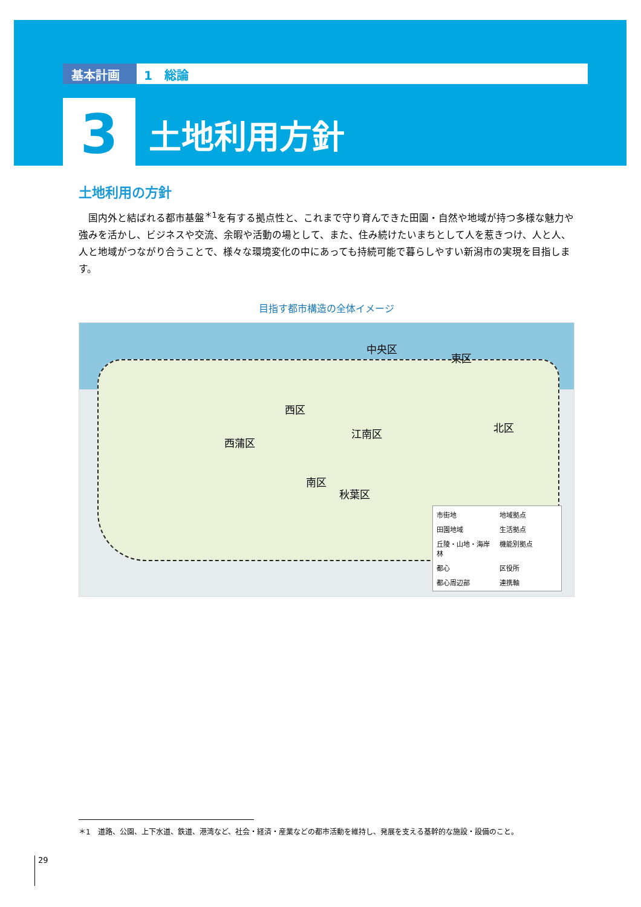基本計画 1　総論
3
土地利用方針
土地利用の方針
国内外と結ばれる都市基盤<sup>＊1</sup>を有する拠点性と、これまで守り育んできた田園・自然や地域が持つ多様な魅力や強みを活かし、ビジネスや交流、余暇や活動の場として、また、住み続けたいまちとして人を惹きつけ、人と人、人と地域がつながり合うことで、様々な環境変化の中にあっても持続可能で暮らしやすい新潟市の実現を目指します。
目指す都市構造の全体イメージ
中央区
東区
西区
西蒲区
江南区 北区
南区
秋葉区
市街地 地域拠点 田園地域 生活拠点 丘陵・山地・海岸林 機能別拠点 都心 区役所 都心周辺部 連携軸
＊1　道路、公園、上下水道、鉄道、港湾など、社会・経済・産業などの都市活動を維持し、発展を支える基幹的な施設・設備のこと。
29